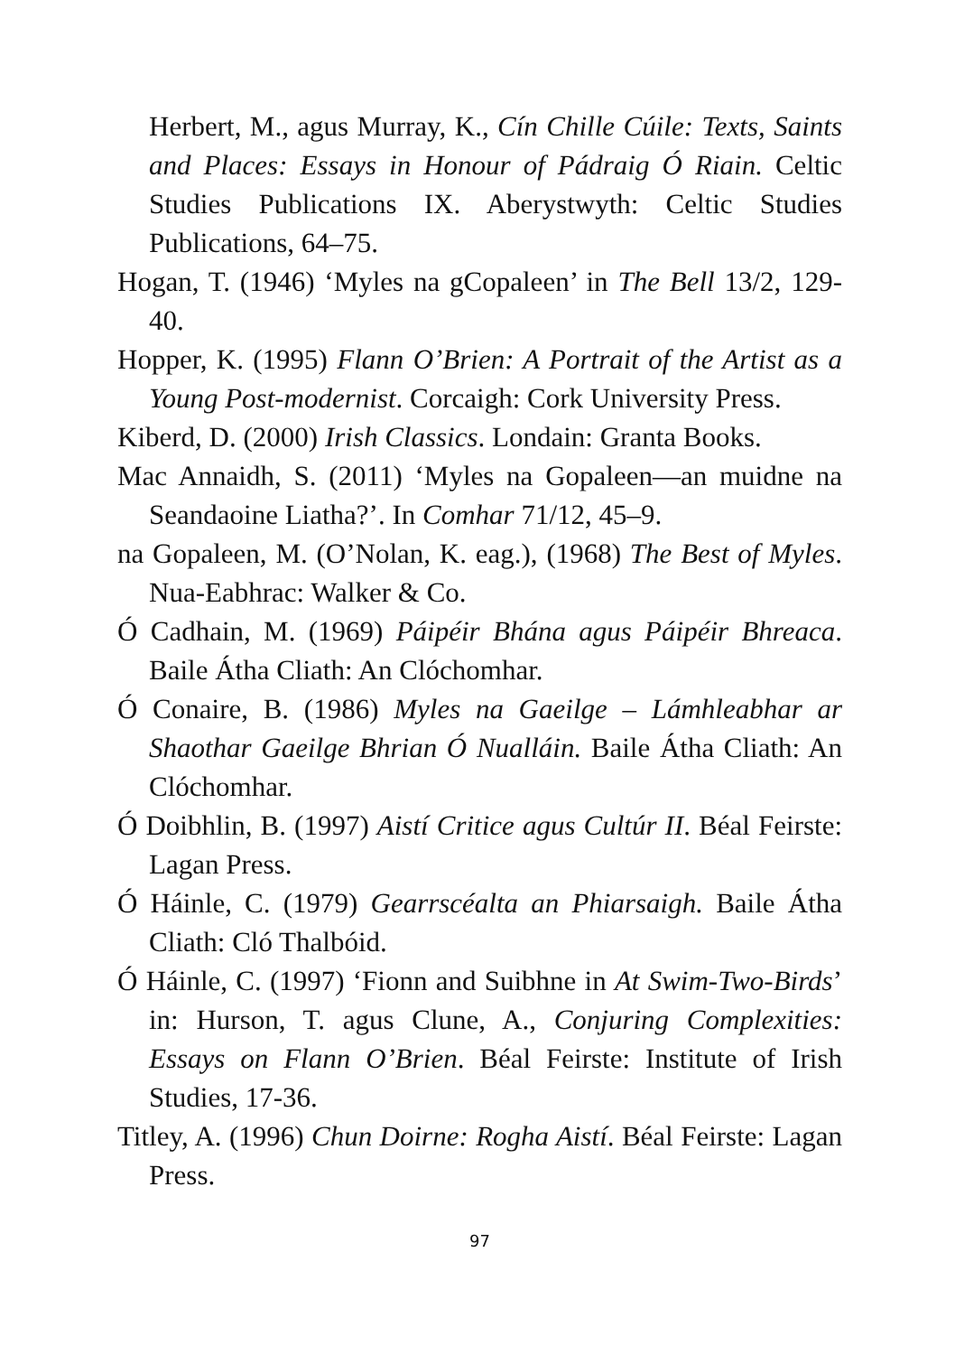Herbert, M., agus Murray, K., Cín Chille Cúile: Texts, Saints and Places: Essays in Honour of Pádraig Ó Riain. Celtic Studies Publications IX. Aberystwyth: Celtic Studies Publications, 64–75.
Hogan, T. (1946) ‘Myles na gCopaleen’ in The Bell 13/2, 129-40.
Hopper, K. (1995) Flann O’Brien: A Portrait of the Artist as a Young Post-modernist. Corcaigh: Cork University Press.
Kiberd, D. (2000) Irish Classics. Londain: Granta Books.
Mac Annaidh, S. (2011) ‘Myles na Gopaleen—an muidne na Seandaoine Liatha?’. In Comhar 71/12, 45–9.
na Gopaleen, M. (O’Nolan, K. eag.), (1968) The Best of Myles. Nua-Eabhrac: Walker & Co.
Ó Cadhain, M. (1969) Páipéir Bhána agus Páipéir Bhreaca. Baile Átha Cliath: An Clóchomhar.
Ó Conaire, B. (1986) Myles na Gaeilge – Lámhleabhar ar Shaothar Gaeilge Bhrian Ó Nualláin. Baile Átha Cliath: An Clóchomhar.
Ó Doibhlin, B. (1997) Aistí Critice agus Cultúr II. Béal Feirste: Lagan Press.
Ó Háinle, C. (1979) Gearrscéalta an Phiarsaigh. Baile Átha Cliath: Cló Thalbóid.
Ó Háinle, C. (1997) ‘Fionn and Suibhne in At Swim-Two-Birds’ in: Hurson, T. agus Clune, A., Conjuring Complexities: Essays on Flann O’Brien. Béal Feirste: Institute of Irish Studies, 17-36.
Titley, A. (1996) Chun Doirne: Rogha Aistí. Béal Feirste: Lagan Press.
97